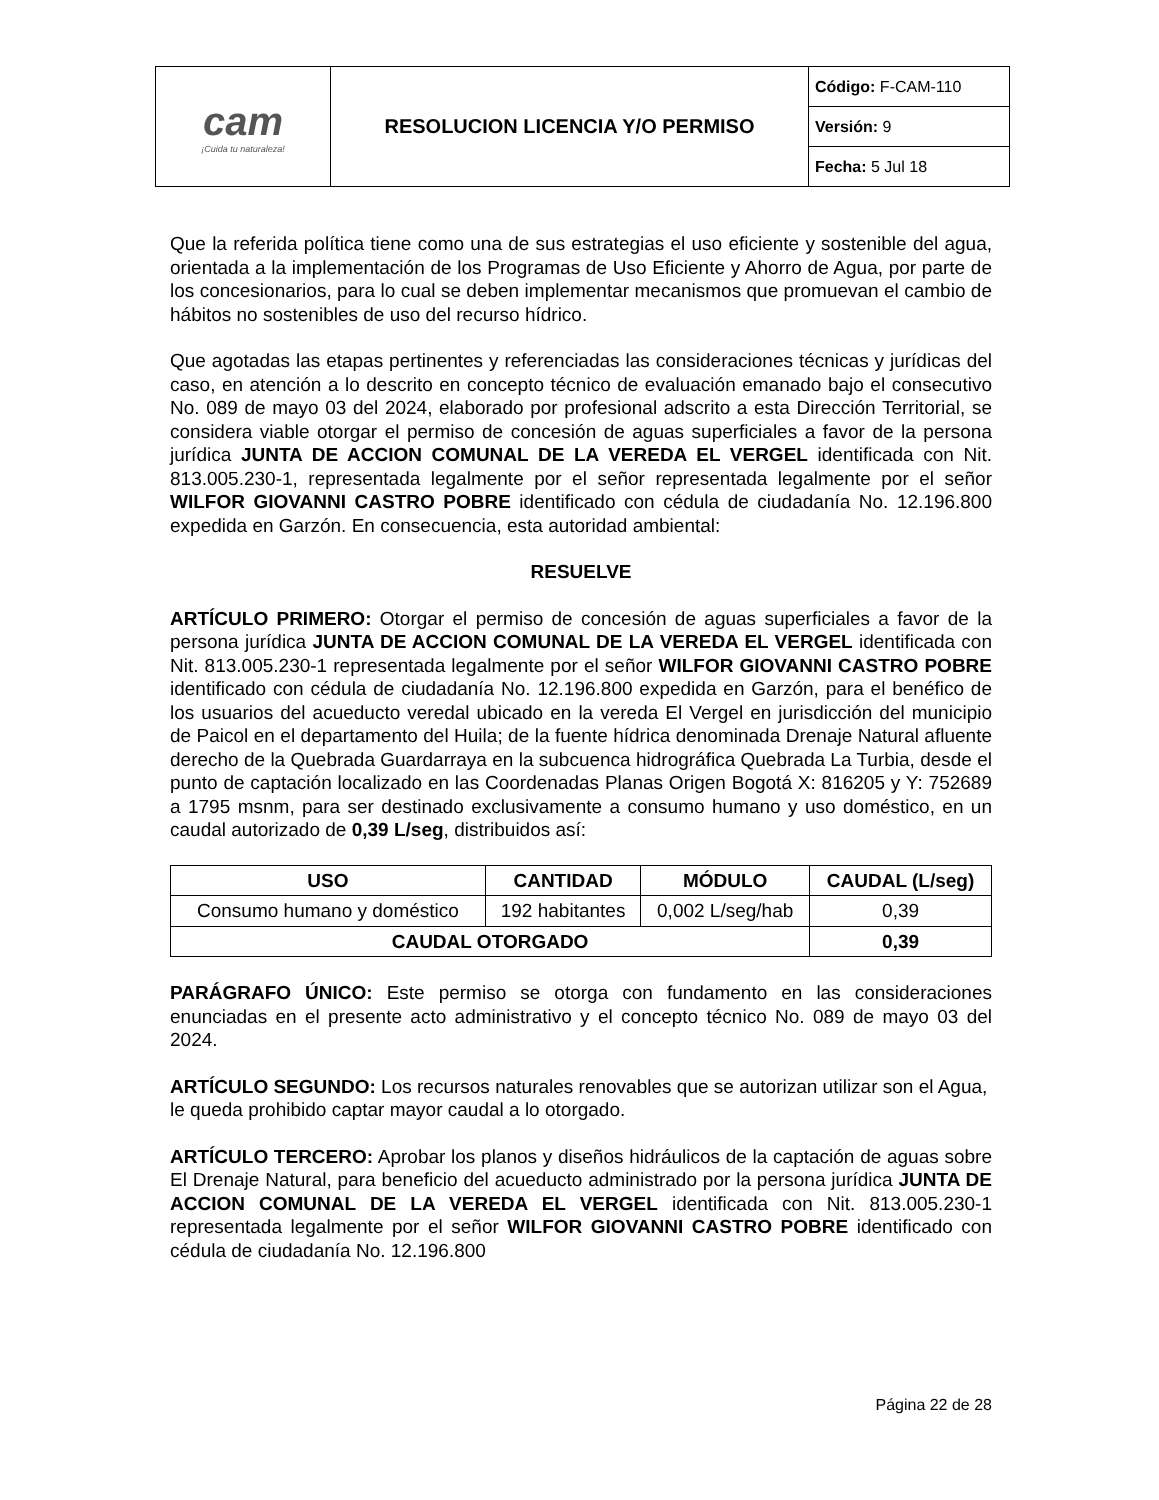| cam ¡Cuida tu naturaleza! | RESOLUCION LICENCIA Y/O PERMISO | Código: F-CAM-110 |
| | | Versión: 9 |
| | | Fecha: 5 Jul 18 |
Que la referida política tiene como una de sus estrategias el uso eficiente y sostenible del agua, orientada a la implementación de los Programas de Uso Eficiente y Ahorro de Agua, por parte de los concesionarios, para lo cual se deben implementar mecanismos que promuevan el cambio de hábitos no sostenibles de uso del recurso hídrico.
Que agotadas las etapas pertinentes y referenciadas las consideraciones técnicas y jurídicas del caso, en atención a lo descrito en concepto técnico de evaluación emanado bajo el consecutivo No. 089 de mayo 03 del 2024, elaborado por profesional adscrito a esta Dirección Territorial, se considera viable otorgar el permiso de concesión de aguas superficiales a favor de la persona jurídica JUNTA DE ACCION COMUNAL DE LA VEREDA EL VERGEL identificada con Nit. 813.005.230-1, representada legalmente por el señor representada legalmente por el señor WILFOR GIOVANNI CASTRO POBRE identificado con cédula de ciudadanía No. 12.196.800 expedida en Garzón. En consecuencia, esta autoridad ambiental:
RESUELVE
ARTÍCULO PRIMERO: Otorgar el permiso de concesión de aguas superficiales a favor de la persona jurídica JUNTA DE ACCION COMUNAL DE LA VEREDA EL VERGEL identificada con Nit. 813.005.230-1 representada legalmente por el señor WILFOR GIOVANNI CASTRO POBRE identificado con cédula de ciudadanía No. 12.196.800 expedida en Garzón, para el benéfico de los usuarios del acueducto veredal ubicado en la vereda El Vergel en jurisdicción del municipio de Paicol en el departamento del Huila; de la fuente hídrica denominada Drenaje Natural afluente derecho de la Quebrada Guardarraya en la subcuenca hidrográfica Quebrada La Turbia, desde el punto de captación localizado en las Coordenadas Planas Origen Bogotá X: 816205 y Y: 752689 a 1795 msnm, para ser destinado exclusivamente a consumo humano y uso doméstico, en un caudal autorizado de 0,39 L/seg, distribuidos así:
| USO | CANTIDAD | MÓDULO | CAUDAL (L/seg) |
| --- | --- | --- | --- |
| Consumo humano y doméstico | 192 habitantes | 0,002 L/seg/hab | 0,39 |
| CAUDAL OTORGADO | | | 0,39 |
PARÁGRAFO ÚNICO: Este permiso se otorga con fundamento en las consideraciones enunciadas en el presente acto administrativo y el concepto técnico No. 089 de mayo 03 del 2024.
ARTÍCULO SEGUNDO: Los recursos naturales renovables que se autorizan utilizar son el Agua, le queda prohibido captar mayor caudal a lo otorgado.
ARTÍCULO TERCERO: Aprobar los planos y diseños hidráulicos de la captación de aguas sobre El Drenaje Natural, para beneficio del acueducto administrado por la persona jurídica JUNTA DE ACCION COMUNAL DE LA VEREDA EL VERGEL identificada con Nit. 813.005.230-1 representada legalmente por el señor WILFOR GIOVANNI CASTRO POBRE identificado con cédula de ciudadanía No. 12.196.800
Página 22 de 28